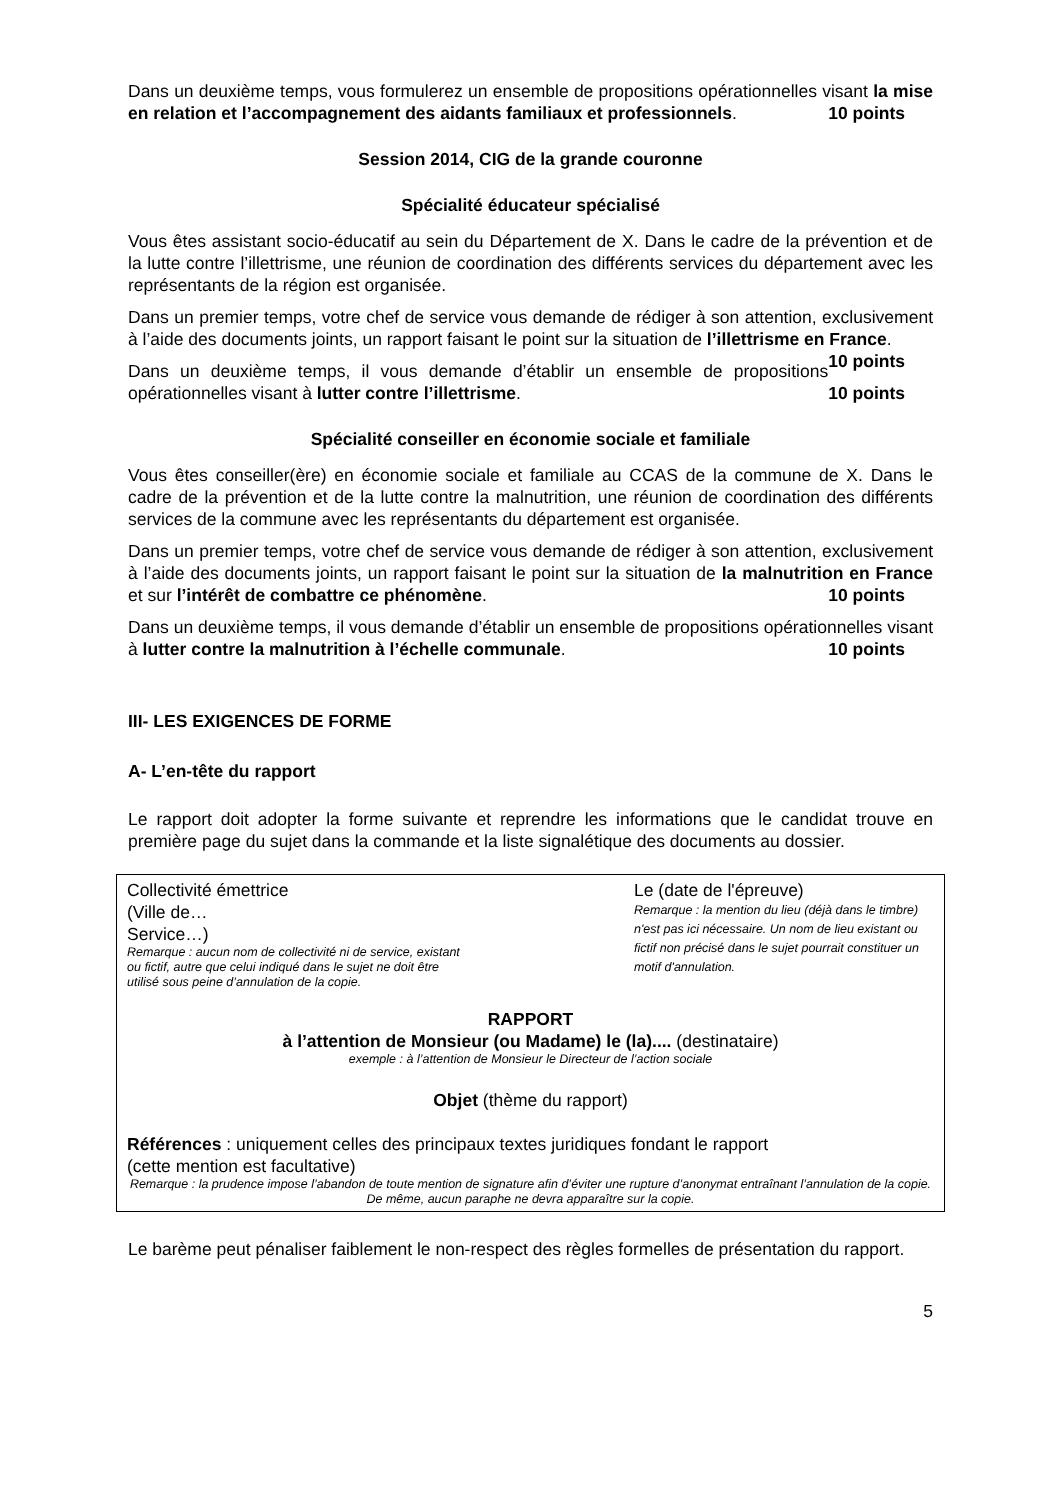Dans un deuxième temps, vous formulerez un ensemble de propositions opérationnelles visant la mise en relation et l’accompagnement des aidants familiaux et professionnels. 10 points
Session 2014, CIG de la grande couronne
Spécialité éducateur spécialisé
Vous êtes assistant socio-éducatif au sein du Département de X. Dans le cadre de la prévention et de la lutte contre l’illettrisme, une réunion de coordination des différents services du département avec les représentants de la région est organisée.
Dans un premier temps, votre chef de service vous demande de rédiger à son attention, exclusivement à l’aide des documents joints, un rapport faisant le point sur la situation de l’illettrisme en France. 10 points
Dans un deuxième temps, il vous demande d’établir un ensemble de propositions opérationnelles visant à lutter contre l’illettrisme. 10 points
Spécialité conseiller en économie sociale et familiale
Vous êtes conseiller(ère) en économie sociale et familiale au CCAS de la commune de X. Dans le cadre de la prévention et de la lutte contre la malnutrition, une réunion de coordination des différents services de la commune avec les représentants du département est organisée.
Dans un premier temps, votre chef de service vous demande de rédiger à son attention, exclusivement à l’aide des documents joints, un rapport faisant le point sur la situation de la malnutrition en France et sur l’intérêt de combattre ce phénomène. 10 points
Dans un deuxième temps, il vous demande d’établir un ensemble de propositions opérationnelles visant à lutter contre la malnutrition à l’échelle communale. 10 points
III- LES EXIGENCES DE FORME
A- L’en-tête du rapport
Le rapport doit adopter la forme suivante et reprendre les informations que le candidat trouve en première page du sujet dans la commande et la liste signalétique des documents au dossier.
Collectivité émettrice
(Ville de…
Service…)
Remarque : aucun nom de collectivité ni de service, existant ou fictif, autre que celui indiqué dans le sujet ne doit être utilisé sous peine d’annulation de la copie.
Le (date de l'épreuve)
Remarque : la mention du lieu (déjà dans le timbre) n'est pas ici nécessaire. Un nom de lieu existant ou fictif non précisé dans le sujet pourrait constituer un motif d'annulation.
RAPPORT
à l’attention de Monsieur (ou Madame) le (la).... (destinataire)
exemple : à l’attention de Monsieur le Directeur de l’action sociale
Objet (thème du rapport)
Références : uniquement celles des principaux textes juridiques fondant le rapport
(cette mention est facultative)
Remarque : la prudence impose l’abandon de toute mention de signature afin d’éviter une rupture d’anonymat entraînant l’annulation de la copie. De même, aucun paraphe ne devra apparaître sur la copie.
Le barème peut pénaliser faiblement le non-respect des règles formelles de présentation du rapport.
5